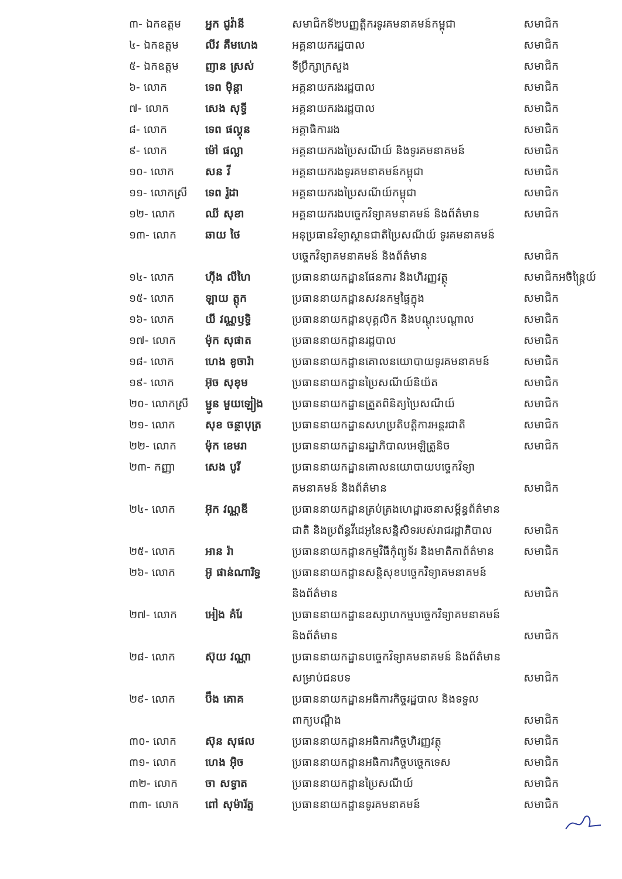| ៣- ឯកឧត្តម | អ្នក ជូវ៉ានី | សមាជិកទី២បញ្ញត្តិករទូរគមនាគមន៍កម្ពុជា | សមាជិក |
| ៤- ឯកឧត្តម | លីវ គឹមហេង | អគ្គនាយករដ្ឋបាល | សមាជិក |
| ៥- ឯកឧត្តម | ញាន ស្រស់ | ទីប្រឹក្សាក្រសួង | សមាជិក |
| ៦- លោក | ទេព ម៉ិន្តា | អគ្គនាយករងរដ្ឋបាល | សមាជិក |
| ៧- លោក | សេង សុទ្ធី | អគ្គនាយករងរដ្ឋបាល | សមាជិក |
| ៨- លោក | ទេព ផល្គុន | អគ្គាធិការរង | សមាជិក |
| ៩- លោក | ម៉ៅ ផល្លា | អគ្គនាយករងប្រៃសណីយ៍ និងទូរគមនាគមន៍ | សមាជិក |
| ១០- លោក | សន វី | អគ្គនាយករងទូរគមនាគមន៍កម្ពុជា | សមាជិក |
| ១១- លោកស្រី | ទេព រ៉ូដា | អគ្គនាយករងប្រៃសណីយ៍កម្ពុជា | សមាជិក |
| ១២- លោក | ឈី សុខា | អគ្គនាយករងបច្ចេកវិទ្យាគមនាគមន៍ និងព័ត៌មាន | សមាជិក |
| ១៣- លោក | ឆាយ ថៃ | អនុប្រធានវិទ្យាស្ថានជាតិប្រៃសណីយ៍ ទូរគមនាគមន៍ បច្ចេកវិទ្យាគមនាគមន៍ និងព័ត៌មាន | សមាជិក |
| ១៤- លោក | ហ៊ីង លីហៃ | ប្រធាននាយកដ្ឋានផែនការ និងហិរញ្ញវត្ថុ | សមាជិកអចិន្ត្រៃយ៍ |
| ១៥- លោក | ឡាយ ត្តុក | ប្រធាននាយកដ្ឋានសវនកម្មផ្ទៃក្នុង | សមាជិក |
| ១៦- លោក | យី វណ្ណឫទ្ធិ | ប្រធាននាយកដ្ឋានបុគ្គលិក និងបណ្តុះបណ្តាល | សមាជិក |
| ១៧- លោក | ម៉ុក សុផាត | ប្រធាននាយកដ្ឋានរដ្ឋបាល | សមាជិក |
| ១៨- លោក | ហេង ខូចារ៉ា | ប្រធាននាយកដ្ឋានគោលនយោបាយទូរគមនាគមន៍ | សមាជិក |
| ១៩- លោក | អ៊ុច សុខុម | ប្រធាននាយកដ្ឋានប្រៃសណីយ៍និយ័ត | សមាជិក |
| ២០- លោកស្រី | ម្ជូន មួយឡៀង | ប្រធាននាយកដ្ឋានត្រួតពិនិត្យប្រៃសណីយ៍ | សមាជិក |
| ២១- លោក | សុខ ចន្ថាបុត្រ | ប្រធាននាយកដ្ឋានសហប្រតិបត្តិការអន្តរជាតិ | សមាជិក |
| ២២- លោក | ម៉ុក ខេមរា | ប្រធាននាយកដ្ឋានរដ្ឋាភិបាលអេឡិត្រូនិច | សមាជិក |
| ២៣- កញ្ញា | សេង បូរី | ប្រធាននាយកដ្ឋានគោលនយោបាយបច្ចេកវិទ្យា គមនាគមន៍ និងព័ត៌មាន | សមាជិក |
| ២៤- លោក | អ៊ុក វណ្ណឌី | ប្រធាននាយកដ្ឋានគ្រប់គ្រងហេដ្ឋារចនាសម្ព័ន្ធព័ត៌មាន ជាតិ និងប្រព័ន្ធវីដេអូនៃសន្និសិទរបស់រាជរដ្ឋាភិបាល | សមាជិក |
| ២៥- លោក | អាន រ៉ា | ប្រធាននាយកដ្ឋានកម្មវិធីកុំព្យូទ័រ និងមាតិកាព័ត៌មាន | សមាជិក |
| ២៦- លោក | អ៊ូ ផាន់ណារិទ្ធ | ប្រធាននាយកដ្ឋានសន្តិសុខបច្ចេកវិទ្យាគមនាគមន៍ និងព័ត៌មាន | សមាជិក |
| ២៧- លោក | អៀង គំរែ | ប្រធាននាយកដ្ឋានឧស្សាហកម្មបច្ចេកវិទ្យាគមនាគមន៍ និងព័ត៌មាន | សមាជិក |
| ២៨- លោក | ស៊ុយ វណ្ណា | ប្រធាននាយកដ្ឋានបច្ចេកវិទ្យាគមនាគមន៍ និងព័ត៌មាន សម្រាប់ជនបទ | សមាជិក |
| ២៩- លោក | ប៊ឹង គោគ | ប្រធាននាយកដ្ឋានអធិការកិច្ចរដ្ឋបាល និងទទួល ពាក្យបណ្តឹង | សមាជិក |
| ៣០- លោក | ស៊ុន សុផល | ប្រធាននាយកដ្ឋានអធិការកិច្ចហិរញ្ញវត្ថុ | សមាជិក |
| ៣១- លោក | ហេង អ៊ិច | ប្រធាននាយកដ្ឋានអធិការកិច្ចបច្ចេកទេស | សមាជិក |
| ៣២- លោក | ចា សទ្ធាត | ប្រធាននាយកដ្ឋានប្រៃសណីយ៍ | សមាជិក |
| ៣៣- លោក | ពៅ សុម៉ារ័ត្ន | ប្រធាននាយកដ្ឋានទូរគមនាគមន៍ | សមាជិក |